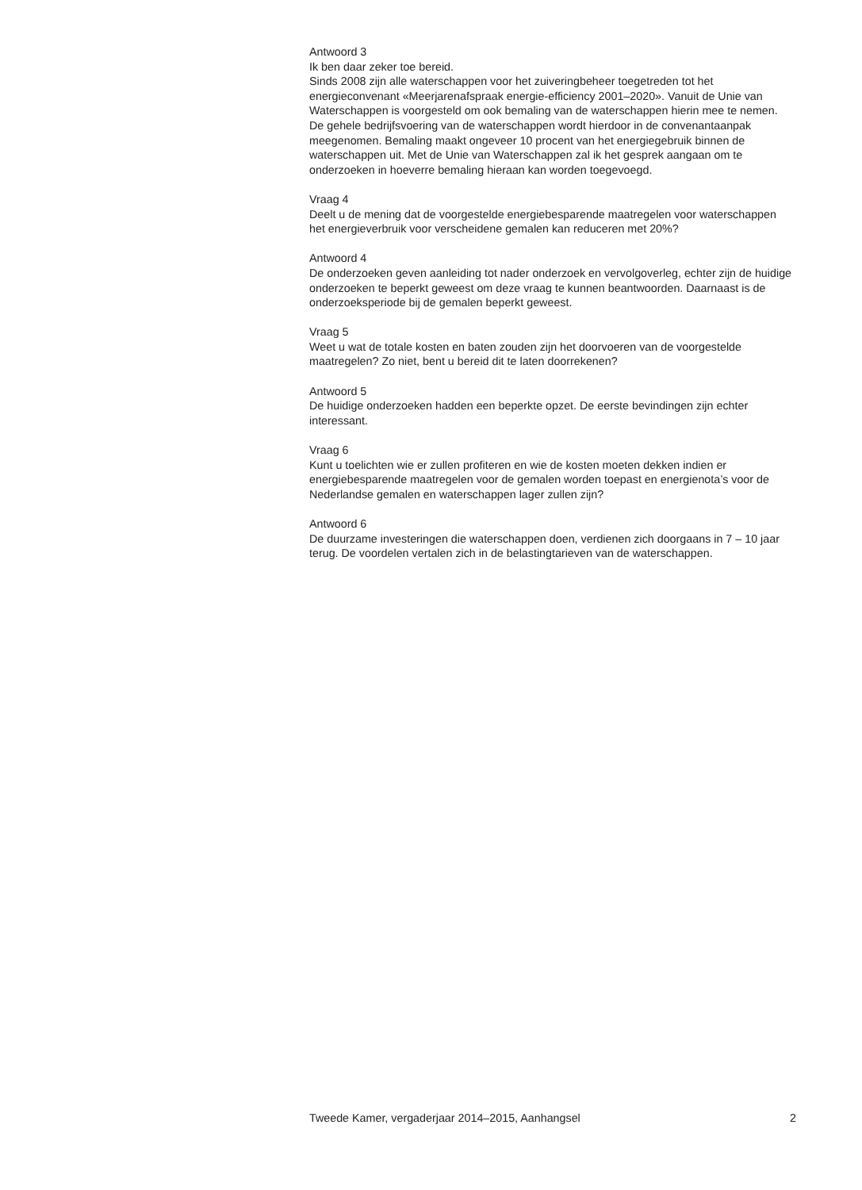Antwoord 3
Ik ben daar zeker toe bereid.
Sinds 2008 zijn alle waterschappen voor het zuiveringbeheer toegetreden tot het energieconvenant «Meerjarenafspraak energie-efficiency 2001–2020». Vanuit de Unie van Waterschappen is voorgesteld om ook bemaling van de waterschappen hierin mee te nemen. De gehele bedrijfsvoering van de waterschappen wordt hierdoor in de convenantaanpak meegenomen. Bemaling maakt ongeveer 10 procent van het energiegebruik binnen de waterschappen uit. Met de Unie van Waterschappen zal ik het gesprek aangaan om te onderzoeken in hoeverre bemaling hieraan kan worden toegevoegd.
Vraag 4
Deelt u de mening dat de voorgestelde energiebesparende maatregelen voor waterschappen het energieverbruik voor verscheidene gemalen kan reduceren met 20%?
Antwoord 4
De onderzoeken geven aanleiding tot nader onderzoek en vervolgoverleg, echter zijn de huidige onderzoeken te beperkt geweest om deze vraag te kunnen beantwoorden. Daarnaast is de onderzoeksperiode bij de gemalen beperkt geweest.
Vraag 5
Weet u wat de totale kosten en baten zouden zijn het doorvoeren van de voorgestelde maatregelen? Zo niet, bent u bereid dit te laten doorrekenen?
Antwoord 5
De huidige onderzoeken hadden een beperkte opzet. De eerste bevindingen zijn echter interessant.
Vraag 6
Kunt u toelichten wie er zullen profiteren en wie de kosten moeten dekken indien er energiebesparende maatregelen voor de gemalen worden toepast en energienota’s voor de Nederlandse gemalen en waterschappen lager zullen zijn?
Antwoord 6
De duurzame investeringen die waterschappen doen, verdienen zich doorgaans in 7 – 10 jaar terug. De voordelen vertalen zich in de belastingtarieven van de waterschappen.
Tweede Kamer, vergaderjaar 2014–2015, Aanhangsel 2